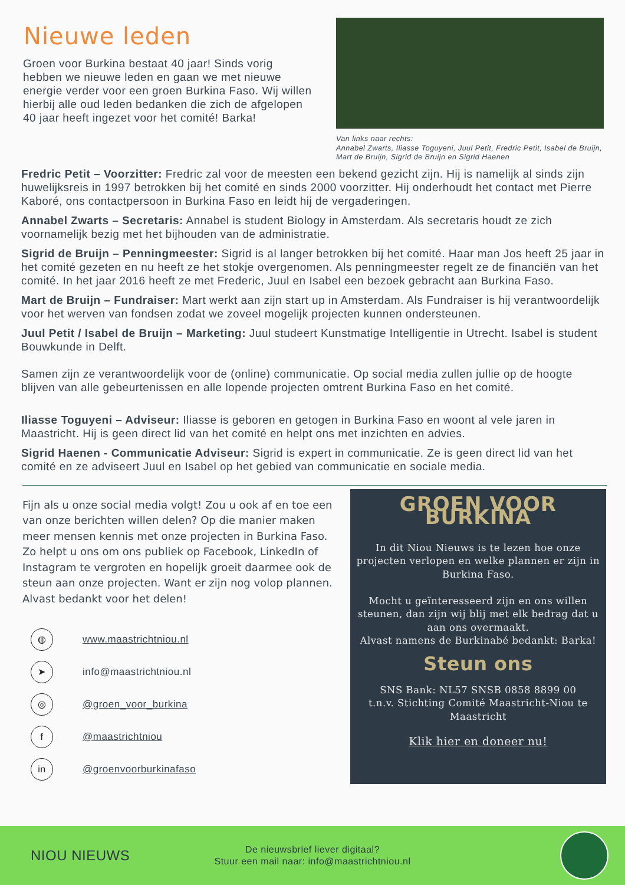Nieuwe leden
Groen voor Burkina bestaat 40 jaar! Sinds vorig hebben we nieuwe leden en gaan we met nieuwe energie verder voor een groen Burkina Faso. Wij willen hierbij alle oud leden bedanken die zich de afgelopen 40 jaar heeft ingezet voor het comité! Barka!
Van links naar rechts:
Annabel Zwarts, Iliasse Toguyeni, Juul Petit, Fredric Petit, Isabel de Bruijn, Mart de Bruijn, Sigrid de Bruijn en Sigrid Haenen
Fredric Petit – Voorzitter: Fredric zal voor de meesten een bekend gezicht zijn. Hij is namelijk al sinds zijn huwelijksreis in 1997 betrokken bij het comité en sinds 2000 voorzitter. Hij onderhoudt het contact met Pierre Kaboré, ons contactpersoon in Burkina Faso en leidt hij de vergaderingen.
Annabel Zwarts – Secretaris: Annabel is student Biology in Amsterdam. Als secretaris houdt ze zich voornamelijk bezig met het bijhouden van de administratie.
Sigrid de Bruijn – Penningmeester: Sigrid is al langer betrokken bij het comité. Haar man Jos heeft 25 jaar in het comité gezeten en nu heeft ze het stokje overgenomen. Als penningmeester regelt ze de financiën van het comité. In het jaar 2016 heeft ze met Frederic, Juul en Isabel een bezoek gebracht aan Burkina Faso.
Mart de Bruijn – Fundraiser: Mart werkt aan zijn start up in Amsterdam. Als Fundraiser is hij verantwoordelijk voor het werven van fondsen zodat we zoveel mogelijk projecten kunnen ondersteunen.
Juul Petit / Isabel de Bruijn – Marketing: Juul studeert Kunstmatige Intelligentie in Utrecht. Isabel is student Bouwkunde in Delft.
Samen zijn ze verantwoordelijk voor de (online) communicatie. Op social media zullen jullie op de hoogte blijven van alle gebeurtenissen en alle lopende projecten omtrent Burkina Faso en het comité.
Iliasse Toguyeni – Adviseur: Iliasse is geboren en getogen in Burkina Faso en woont al vele jaren in Maastricht. Hij is geen direct lid van het comité en helpt ons met inzichten en advies.
Sigrid Haenen - Communicatie Adviseur: Sigrid is expert in communicatie. Ze is geen direct lid van het comité en ze adviseert Juul en Isabel op het gebied van communicatie en sociale media.
Fijn als u onze social media volgt! Zou u ook af en toe een van onze berichten willen delen? Op die manier maken meer mensen kennis met onze projecten in Burkina Faso. Zo helpt u ons om ons publiek op Facebook, LinkedIn of Instagram te vergroten en hopelijk groeit daarmee ook de steun aan onze projecten. Want er zijn nog volop plannen. Alvast bedankt voor het delen!
◍ www.maastrichtniou.nl
➤ info@maastrichtniou.nl
◎ @groen_voor_burkina
f @maastrichtniou
in @groenvoorburkinafaso
GROEN VOOR BURKINA
In dit Niou Nieuws is te lezen hoe onze projecten verlopen en welke plannen er zijn in Burkina Faso.
Mocht u geïnteresseerd zijn en ons willen steunen, dan zijn wij blij met elk bedrag dat u aan ons overmaakt.
Alvast namens de Burkinabé bedankt: Barka!
Steun ons
SNS Bank: NL57 SNSB 0858 8899 00
t.n.v. Stichting Comité Maastricht-Niou te Maastricht
Klik hier en doneer nu!
NIOU NIEUWS
De nieuwsbrief liever digitaal?
Stuur een mail naar: info@maastrichtniou.nl